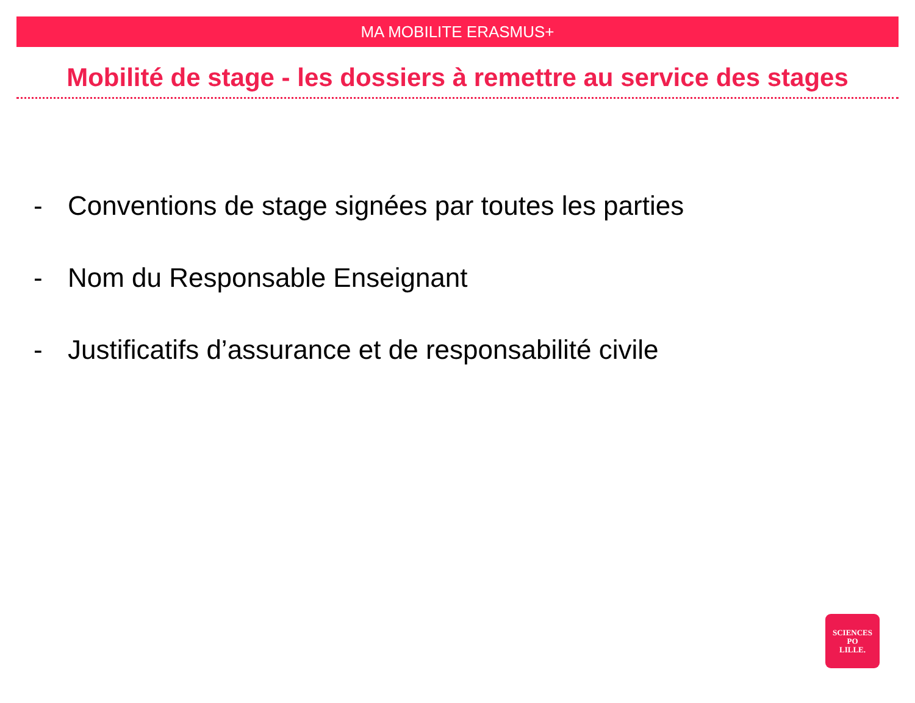MA MOBILITE ERASMUS+
Mobilité de stage - les dossiers à remettre au service des stages
- Conventions de stage signées par toutes les parties
- Nom du Responsable Enseignant
- Justificatifs d’assurance et de responsabilité civile
SCIENCES
PO
LILLE.